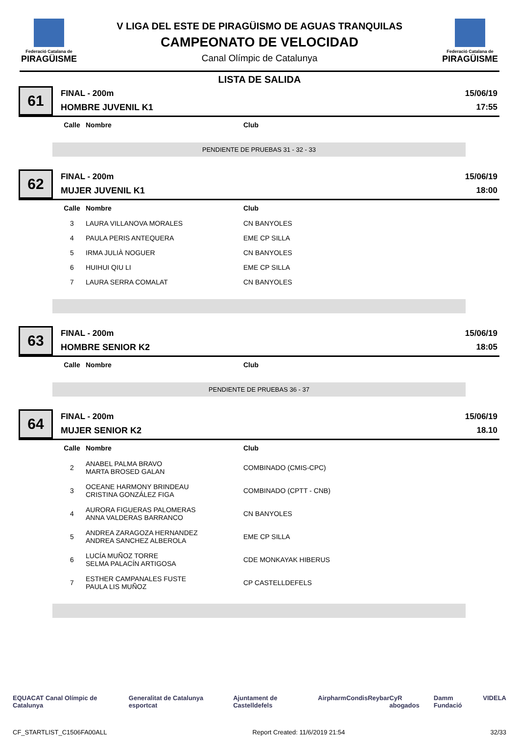Federació Catalana de
PIRAGÜISME
V LIGA DEL ESTE DE PIRAGÜISMO DE AGUAS TRANQUILAS
CAMPEONATO DE VELOCIDAD
Canal Olímpic de Catalunya
Federació Catalana de
PIRAGÜISME
LISTA DE SALIDA
61
FINAL - 200m
HOMBRE JUVENIL K1
15/06/19
17:55
| Calle | Nombre | Club |
| --- | --- | --- |
PENDIENTE DE PRUEBAS 31 - 32 - 33
62
FINAL - 200m
MUJER JUVENIL K1
15/06/19
18:00
| Calle | Nombre | Club |
| --- | --- | --- |
| 3 | LAURA VILLANOVA MORALES | CN BANYOLES |
| 4 | PAULA PERIS ANTEQUERA | EME CP SILLA |
| 5 | IRMA JULIÀ NOGUER | CN BANYOLES |
| 6 | HUIHUI QIU LI | EME CP SILLA |
| 7 | LAURA SERRA COMALAT | CN BANYOLES |
63
FINAL - 200m
HOMBRE SENIOR K2
15/06/19
18:05
| Calle | Nombre | Club |
| --- | --- | --- |
PENDIENTE DE PRUEBAS 36 - 37
64
FINAL - 200m
MUJER SENIOR K2
15/06/19
18.10
| Calle | Nombre | Club |
| --- | --- | --- |
| 2 | ANABEL PALMA BRAVO MARTA BROSED GALAN | COMBINADO (CMIS-CPC) |
| 3 | OCEANE HARMONY BRINDEAU CRISTINA GONZÁLEZ FIGA | COMBINADO (CPTT - CNB) |
| 4 | AURORA FIGUERAS PALOMERAS ANNA VALDERAS BARRANCO | CN BANYOLES |
| 5 | ANDREA ZARAGOZA HERNANDEZ ANDREA SANCHEZ ALBEROLA | EME CP SILLA |
| 6 | LUCÍA MUÑOZ TORRE SELMA PALACÍN ARTIGOSA | CDE MONKAYAK HIBERUS |
| 7 | ESTHER CAMPANALES FUSTE PAULA LIS MUÑOZ | CP CASTELLDEFELS |
EQUACAT Canal Olímpic de Catalunya Generalitat de Catalunya esportcat Ajuntament de Castelldefels Airpharm Condis Reybar CyR abogados Damm Fundació VIDELA
CF_STARTLIST_C1506FA00ALL Report Created: 11/6/2019 21:54 32/33